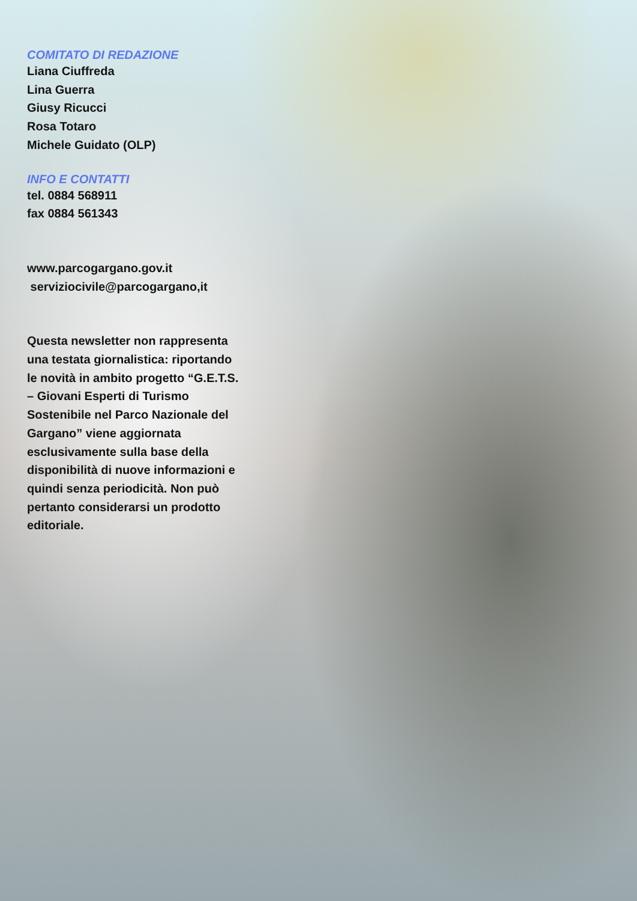COMITATO DI REDAZIONE
Liana Ciuffreda
Lina Guerra
Giusy Ricucci
Rosa Totaro
Michele Guidato (OLP)
INFO E CONTATTI
tel. 0884 568911
fax 0884 561343
www.parcogargano.gov.it
serviziocivile@parcogargano,it
Questa newsletter non rappresenta una testata giornalistica: riportando le novità in ambito progetto “G.E.T.S. – Giovani Esperti di Turismo Sostenibile nel Parco Nazionale del Gargano” viene aggiornata esclusivamente sulla base della disponibilità di nuove informazioni e quindi senza periodicità. Non può pertanto considerarsi un prodotto editoriale.